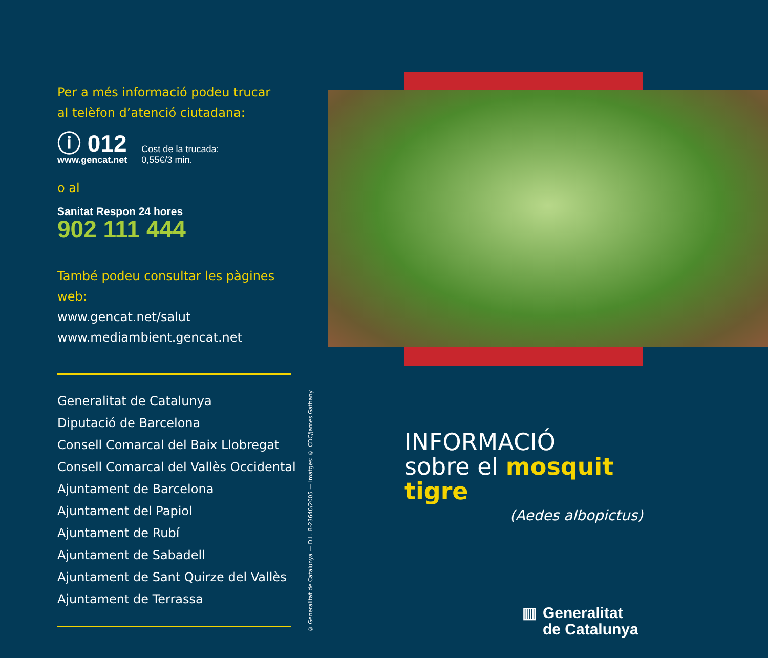Per a més informació podeu trucar
al telèfon d’atenció ciutadana:
ⓘ 012
www.gencat.net
Cost de la trucada:
0,55€/3 min.
o al
Sanitat Respon 24 hores
902 111 444
També podeu consultar les pàgines web:
www.gencat.net/salut
www.mediambient.gencat.net
Generalitat de Catalunya
Diputació de Barcelona
Consell Comarcal del Baix Llobregat
Consell Comarcal del Vallès Occidental
Ajuntament de Barcelona
Ajuntament del Papiol
Ajuntament de Rubí
Ajuntament de Sabadell
Ajuntament de Sant Quirze del Vallès
Ajuntament de Terrassa
© Generalitat de Catalunya — D.L. B-23640/2005 — Imatges: © CDC/James Gathany
INFORMACIÓ
sobre el mosquit tigre
(Aedes albopictus)
▥ Generalitat
de Catalunya